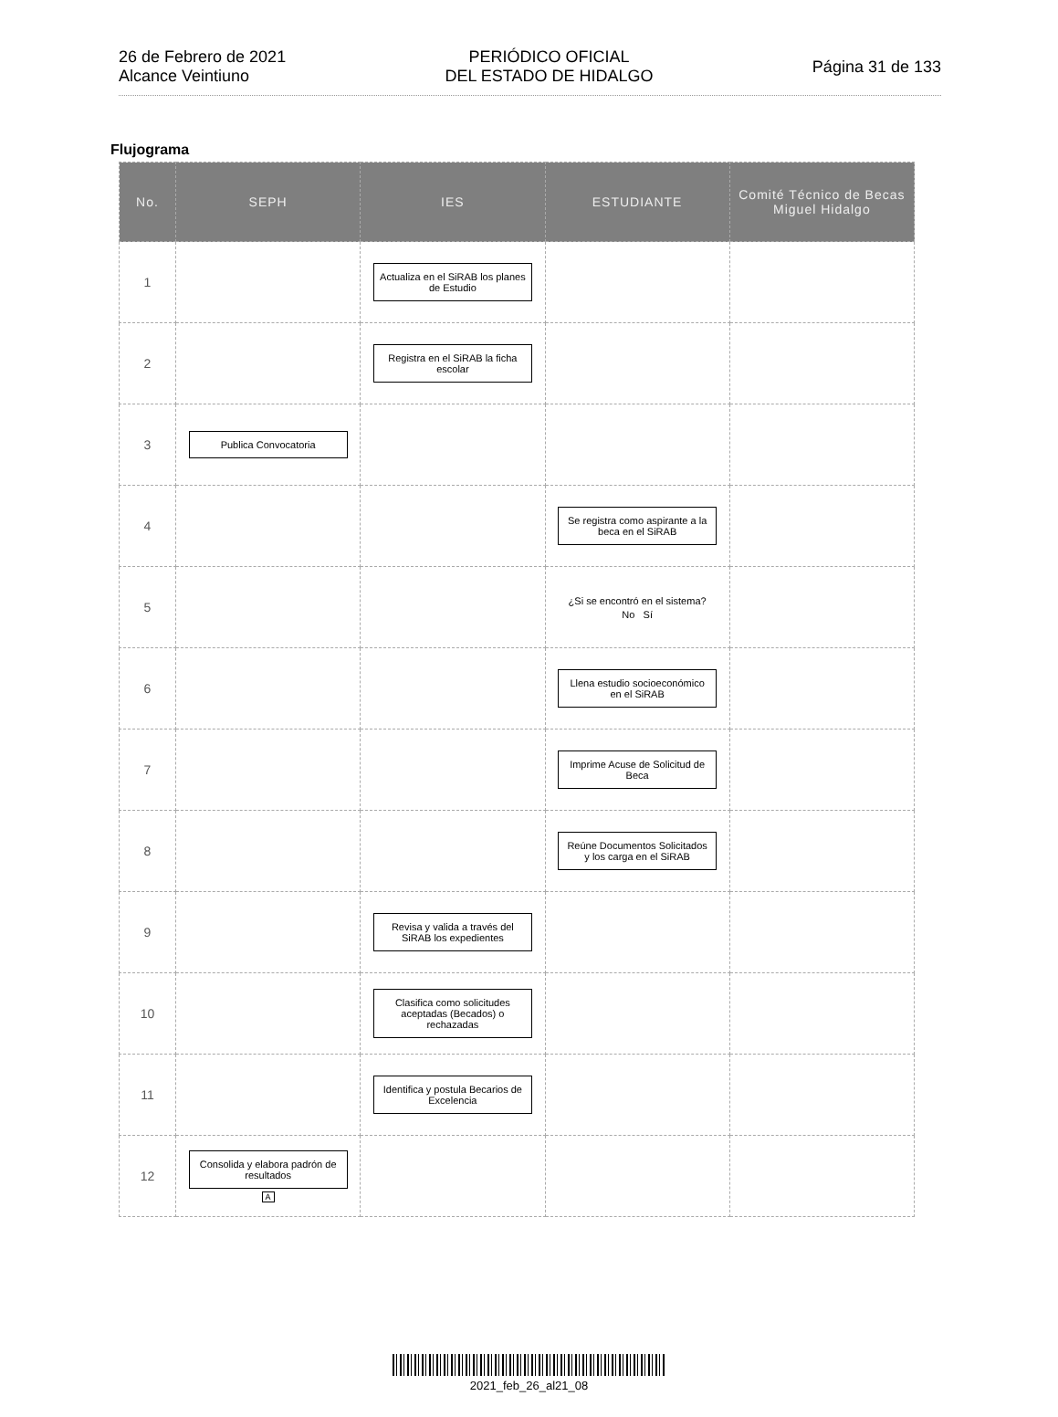26 de Febrero de 2021
Alcance Veintiuno
PERIÓDICO OFICIAL
DEL ESTADO DE HIDALGO
Página 31 de 133
Flujograma
| No. | SEPH | IES | ESTUDIANTE | Comité Técnico de Becas Miguel Hidalgo |
| --- | --- | --- | --- | --- |
| 1 | | Actualiza en el SiRAB los planes de Estudio | | |
| 2 | | Registra en el SiRAB la ficha escolar | | |
| 3 | Publica Convocatoria | | | |
| 4 | | | Se registra como aspirante a la beca en el SiRAB | |
| 5 | | | ¿Si se encontró en el sistema? No Sí | |
| 6 | | | Llena estudio socioeconómico en el SiRAB | |
| 7 | | | Imprime Acuse de Solicitud de Beca | |
| 8 | | | Reúne Documentos Solicitados y los carga en el SiRAB | |
| 9 | | Revisa y valida a través del SiRAB los expedientes | | |
| 10 | | Clasifica como solicitudes aceptadas (Becados) o rechazadas | | |
| 11 | | Identifica y postula Becarios de Excelencia | | |
| 12 | Consolida y elabora padrón de resultados A | | | |
2021_feb_26_al21_08